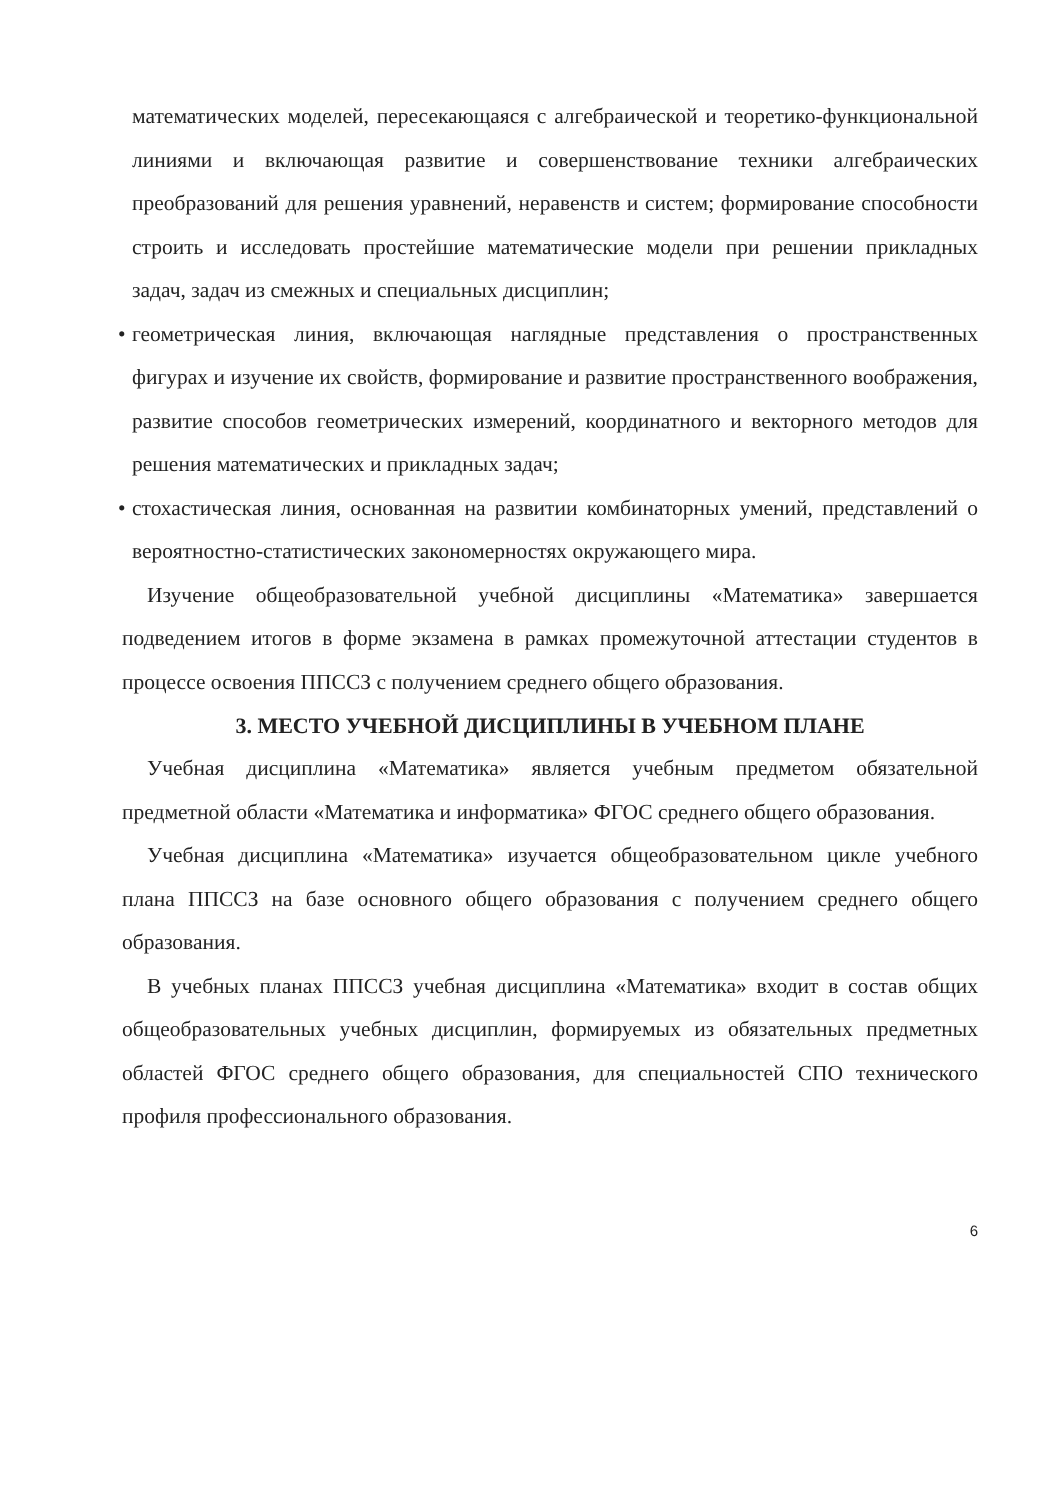математических моделей, пересекающаяся с алгебраической и теоретико-функциональной линиями и включающая развитие и совершенствование техники алгебраических преобразований для решения уравнений, неравенств и систем; формирование способности строить и исследовать простейшие математические модели при решении прикладных задач, задач из смежных и специальных дисциплин;
• геометрическая линия, включающая наглядные представления о пространственных фигурах и изучение их свойств, формирование и развитие пространственного воображения, развитие способов геометрических измерений, координатного и векторного методов для решения математических и прикладных задач;
• стохастическая линия, основанная на развитии комбинаторных умений, представлений о вероятностно-статистических закономерностях окружающего мира.
Изучение общеобразовательной учебной дисциплины «Математика» завершается подведением итогов в форме экзамена в рамках промежуточной аттестации студентов в процессе освоения ППССЗ с получением среднего общего образования.
3. МЕСТО УЧЕБНОЙ ДИСЦИПЛИНЫ В УЧЕБНОМ ПЛАНЕ
Учебная дисциплина «Математика» является учебным предметом обязательной предметной области «Математика и информатика» ФГОС среднего общего образования.
Учебная дисциплина «Математика» изучается общеобразовательном цикле учебного плана ППССЗ на базе основного общего образования с получением среднего общего образования.
В учебных планах ППССЗ учебная дисциплина «Математика» входит в состав общих общеобразовательных учебных дисциплин, формируемых из обязательных предметных областей ФГОС среднего общего образования, для специальностей СПО технического профиля профессионального образования.
6